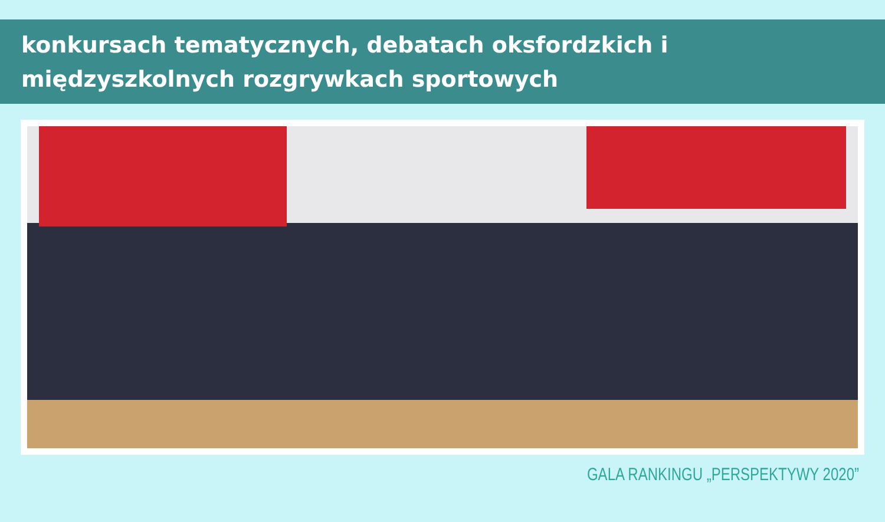konkursach tematycznych, debatach oksfordzkich i międzyszkolnych rozgrywkach sportowych
GALA RANKINGU „PERSPEKTYWY 2020”